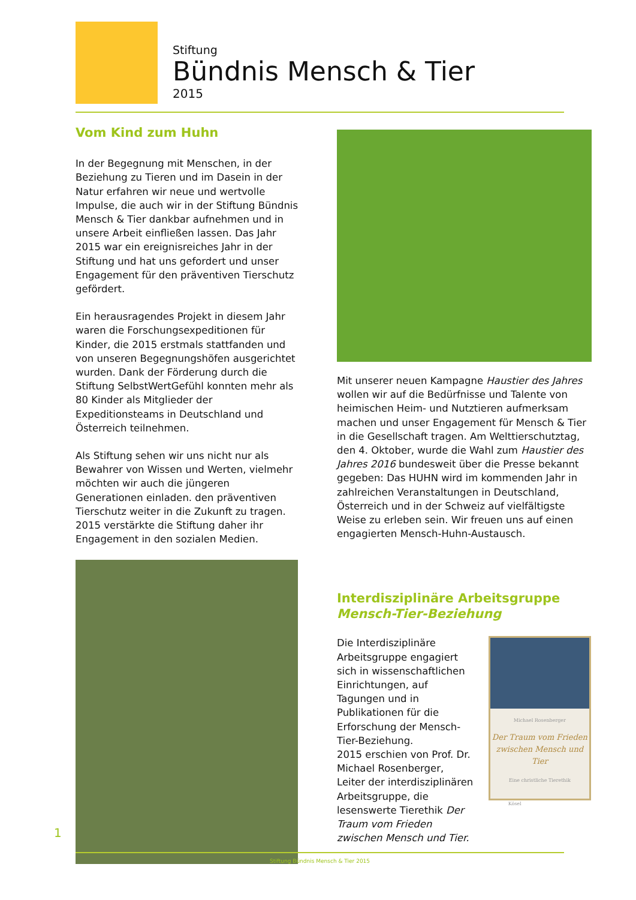Stiftung
Bündnis Mensch & Tier
2015
Vom Kind zum Huhn
In der Begegnung mit Menschen, in der Beziehung zu Tieren und im Dasein in der Natur erfahren wir neue und wertvolle Impulse, die auch wir in der Stiftung Bündnis Mensch & Tier dankbar aufnehmen und in unsere Arbeit einfließen lassen. Das Jahr 2015 war ein ereignisreiches Jahr in der Stiftung und hat uns gefordert und unser Engagement für den präventiven Tierschutz gefördert.
Ein herausragendes Projekt in diesem Jahr waren die Forschungsexpeditionen für Kinder, die 2015 erstmals stattfanden und von unseren Begegnungshöfen ausgerichtet wurden. Dank der Förderung durch die Stiftung SelbstWertGefühl konnten mehr als 80 Kinder als Mitglieder der Expeditionsteams in Deutschland und Österreich teilnehmen.
Als Stiftung sehen wir uns nicht nur als Bewahrer von Wissen und Werten, vielmehr möchten wir auch die jüngeren Generationen einladen. den präventiven Tierschutz weiter in die Zukunft zu tragen. 2015 verstärkte die Stiftung daher ihr Engagement in den sozialen Medien.
Mit unserer neuen Kampagne Haustier des Jahres wollen wir auf die Bedürfnisse und Talente von heimischen Heim- und Nutztieren aufmerksam machen und unser Engagement für Mensch & Tier in die Gesellschaft tragen. Am Welttierschutztag, den 4. Oktober, wurde die Wahl zum Haustier des Jahres 2016 bundesweit über die Presse bekannt gegeben: Das HUHN wird im kommenden Jahr in zahlreichen Veranstaltungen in Deutschland, Österreich und in der Schweiz auf vielfältigste Weise zu erleben sein. Wir freuen uns auf einen engagierten Mensch-Huhn-Austausch.
Interdisziplinäre Arbeitsgruppe
Mensch-Tier-Beziehung
Die Interdisziplinäre Arbeitsgruppe engagiert sich in wissenschaftlichen Einrichtungen, auf Tagungen und in Publikationen für die Erforschung der Mensch-Tier-Beziehung.
2015 erschien von Prof. Dr. Michael Rosenberger, Leiter der interdisziplinären Arbeitsgruppe, die lesenswerte Tierethik Der Traum vom Frieden zwischen Mensch und Tier.
Michael Rosenberger
Der Traum vom Frieden zwischen Mensch und Tier
Eine christliche Tierethik
Kösel
1
Stiftung Bündnis Mensch & Tier 2015